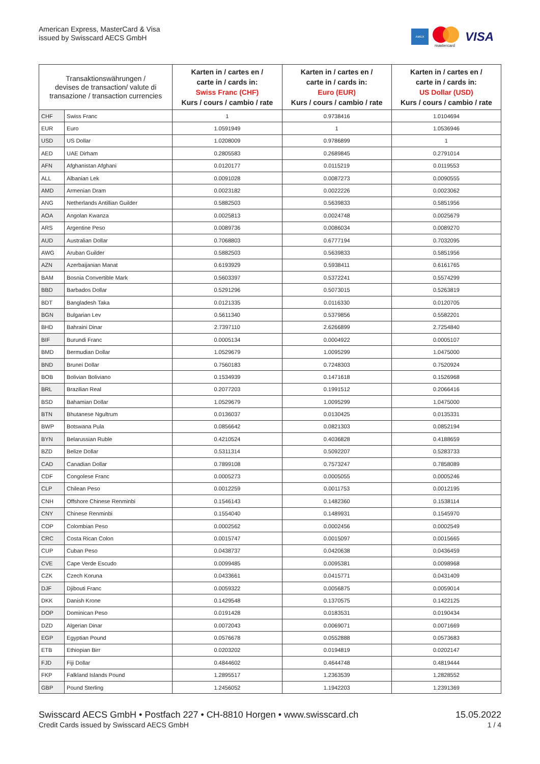American Express, MasterCard & Visa
issued by Swisscard AECS GmbH
AMEX
mastercard
VISA
| Transaktionswährungen / devises de transaction/ valute di transazione / transaction currencies | | Karten in / cartes en / carte in / cards in: Swiss Franc (CHF) Kurs / cours / cambio / rate | Karten in / cartes en / carte in / cards in: Euro (EUR) Kurs / cours / cambio / rate | Karten in / cartes en / carte in / cards in: US Dollar (USD) Kurs / cours / cambio / rate |
| --- | --- | --- | --- | --- |
| CHF | Swiss Franc | 1 | 0.9738416 | 1.0104694 |
| EUR | Euro | 1.0591949 | 1 | 1.0536946 |
| USD | US Dollar | 1.0208009 | 0.9786899 | 1 |
| AED | UAE Dirham | 0.2805583 | 0.2689845 | 0.2791014 |
| AFN | Afghanistan Afghani | 0.0120177 | 0.0115219 | 0.0119553 |
| ALL | Albanian Lek | 0.0091028 | 0.0087273 | 0.0090555 |
| AMD | Armenian Dram | 0.0023182 | 0.0022226 | 0.0023062 |
| ANG | Netherlands Antillian Guilder | 0.5882503 | 0.5639833 | 0.5851956 |
| AOA | Angolan Kwanza | 0.0025813 | 0.0024748 | 0.0025679 |
| ARS | Argentine Peso | 0.0089736 | 0.0086034 | 0.0089270 |
| AUD | Australian Dollar | 0.7068803 | 0.6777194 | 0.7032095 |
| AWG | Aruban Guilder | 0.5882503 | 0.5639833 | 0.5851956 |
| AZN | Azerbaijanian Manat | 0.6193929 | 0.5938411 | 0.6161765 |
| BAM | Bosnia Convertible Mark | 0.5603397 | 0.5372241 | 0.5574299 |
| BBD | Barbados Dollar | 0.5291296 | 0.5073015 | 0.5263819 |
| BDT | Bangladesh Taka | 0.0121335 | 0.0116330 | 0.0120705 |
| BGN | Bulgarian Lev | 0.5611340 | 0.5379856 | 0.5582201 |
| BHD | Bahraini Dinar | 2.7397110 | 2.6266899 | 2.7254840 |
| BIF | Burundi Franc | 0.0005134 | 0.0004922 | 0.0005107 |
| BMD | Bermudian Dollar | 1.0529679 | 1.0095299 | 1.0475000 |
| BND | Brunei Dollar | 0.7560183 | 0.7248303 | 0.7520924 |
| BOB | Bolivian Boliviano | 0.1534939 | 0.1471618 | 0.1526968 |
| BRL | Brazilian Real | 0.2077203 | 0.1991512 | 0.2066416 |
| BSD | Bahamian Dollar | 1.0529679 | 1.0095299 | 1.0475000 |
| BTN | Bhutanese Ngultrum | 0.0136037 | 0.0130425 | 0.0135331 |
| BWP | Botswana Pula | 0.0856642 | 0.0821303 | 0.0852194 |
| BYN | Belarussian Ruble | 0.4210524 | 0.4036828 | 0.4188659 |
| BZD | Belize Dollar | 0.5311314 | 0.5092207 | 0.5283733 |
| CAD | Canadian Dollar | 0.7899108 | 0.7573247 | 0.7858089 |
| CDF | Congolese Franc | 0.0005273 | 0.0005055 | 0.0005246 |
| CLP | Chilean Peso | 0.0012259 | 0.0011753 | 0.0012195 |
| CNH | Offshore Chinese Renminbi | 0.1546143 | 0.1482360 | 0.1538114 |
| CNY | Chinese Renminbi | 0.1554040 | 0.1489931 | 0.1545970 |
| COP | Colombian Peso | 0.0002562 | 0.0002456 | 0.0002549 |
| CRC | Costa Rican Colon | 0.0015747 | 0.0015097 | 0.0015665 |
| CUP | Cuban Peso | 0.0438737 | 0.0420638 | 0.0436459 |
| CVE | Cape Verde Escudo | 0.0099485 | 0.0095381 | 0.0098968 |
| CZK | Czech Koruna | 0.0433661 | 0.0415771 | 0.0431409 |
| DJF | Djibouti Franc | 0.0059322 | 0.0056875 | 0.0059014 |
| DKK | Danish Krone | 0.1429548 | 0.1370575 | 0.1422125 |
| DOP | Dominican Peso | 0.0191428 | 0.0183531 | 0.0190434 |
| DZD | Algerian Dinar | 0.0072043 | 0.0069071 | 0.0071669 |
| EGP | Egyptian Pound | 0.0576678 | 0.0552888 | 0.0573683 |
| ETB | Ethiopian Birr | 0.0203202 | 0.0194819 | 0.0202147 |
| FJD | Fiji Dollar | 0.4844602 | 0.4644748 | 0.4819444 |
| FKP | Falkland Islands Pound | 1.2895517 | 1.2363539 | 1.2828552 |
| GBP | Pound Sterling | 1.2456052 | 1.1942203 | 1.2391369 |
Swisscard AECS GmbH • Postfach 227 • CH-8810 Horgen • www.swisscard.ch
15.05.2022
Credit Cards issued by Swisscard AECS GmbH
1 / 4